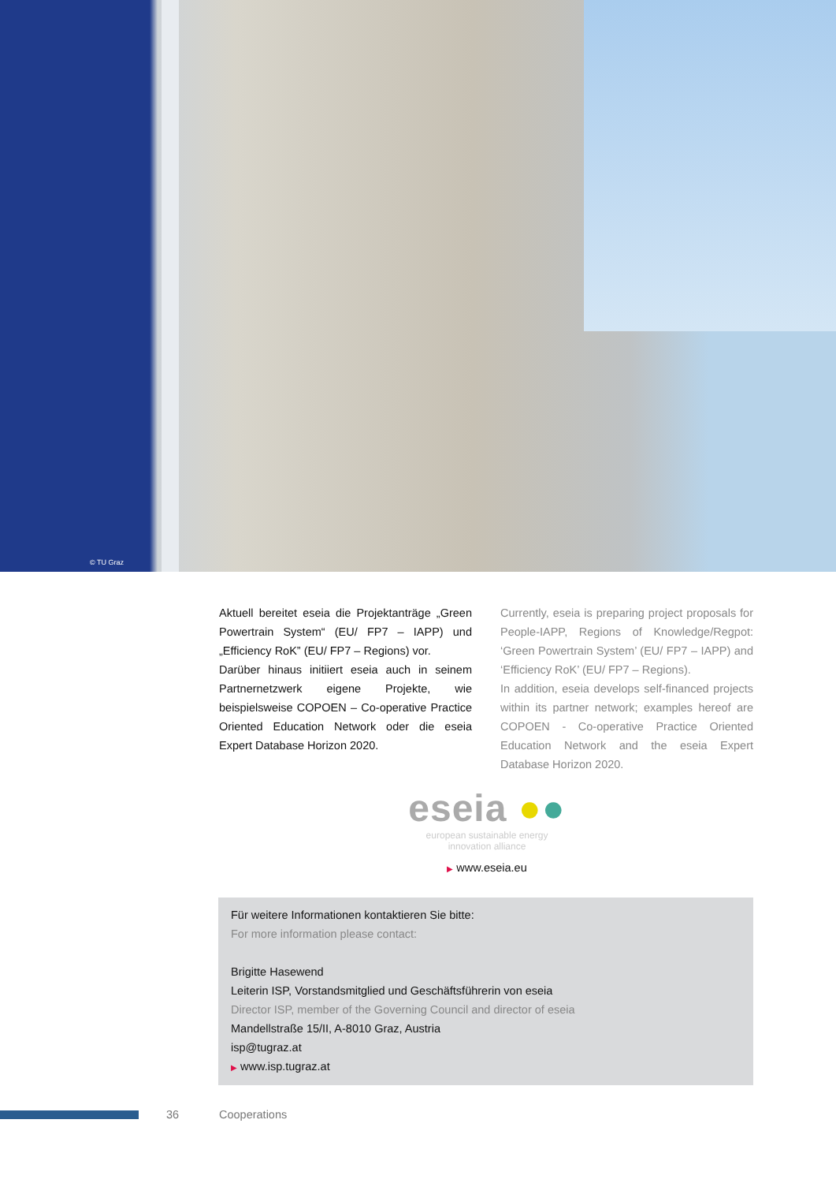© TU Graz
Aktuell bereitet eseia die Projektanträge „Green Powertrain System“ (EU/ FP7 – IAPP) und „Efficiency RoK” (EU/ FP7 – Regions) vor.
Darüber hinaus initiiert eseia auch in seinem Partnernetzwerk eigene Projekte, wie beispielsweise COPOEN – Co-operative Practice Oriented Education Network oder die eseia Expert Database Horizon 2020.
Currently, eseia is preparing project proposals for People-IAPP, Regions of Knowledge/Regpot: ‘Green Powertrain System’ (EU/ FP7 – IAPP) and ‘Efficiency RoK’ (EU/ FP7 – Regions).
In addition, eseia develops self-financed projects within its partner network; examples hereof are COPOEN - Co-operative Practice Oriented Education Network and the eseia Expert Database Horizon 2020.
eseia ●●
european sustainable energy
innovation alliance
▶ www.eseia.eu
Für weitere Informationen kontaktieren Sie bitte:
For more information please contact:
Brigitte Hasewend
Leiterin ISP, Vorstandsmitglied und Geschäftsführerin von eseia
Director ISP, member of the Governing Council and director of eseia
Mandellstraße 15/II, A-8010 Graz, Austria
isp@tugraz.at
▶ www.isp.tugraz.at
36 Cooperations